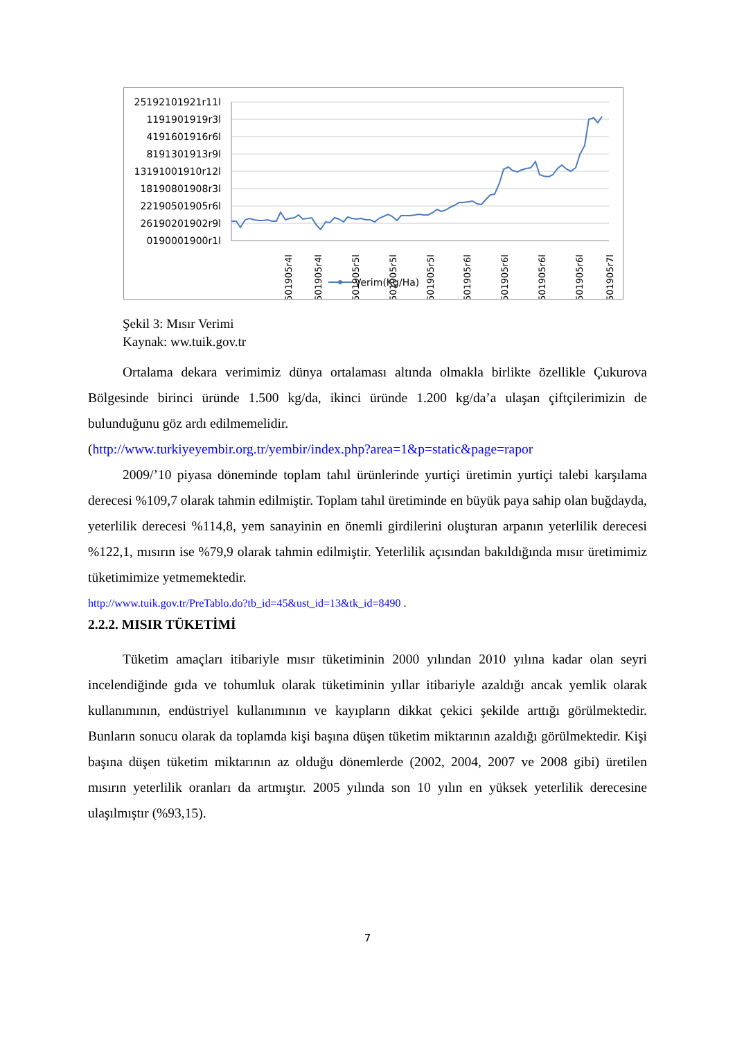25192101921r11l
1191901919r3l
4191601916r6l
8191301913r9l
13191001910r12l
18190801908r3l
22190501905r6l
26190201902r9l
0190001900r1l
501905r4l
501905r4l
501905r5l
501905r5l
501905r5l
501905r6l
501905r6l
501905r6l
501905r6l
501905r7l
Verim(Kg/Ha)
Şekil 3: Mısır Verimi
Kaynak: ww.tuik.gov.tr
Ortalama dekara verimimiz dünya ortalaması altında olmakla birlikte özellikle Çukurova Bölgesinde birinci üründe 1.500 kg/da, ikinci üründe 1.200 kg/da’a ulaşan çiftçilerimizin de bulunduğunu göz ardı edilmemelidir.
(http://www.turkiyeyembir.org.tr/yembir/index.php?area=1&p=static&page=rapor
2009/’10 piyasa döneminde toplam tahıl ürünlerinde yurtiçi üretimin yurtiçi talebi karşılama derecesi %109,7 olarak tahmin edilmiştir. Toplam tahıl üretiminde en büyük paya sahip olan buğdayda, yeterlilik derecesi %114,8, yem sanayinin en önemli girdilerini oluşturan arpanın yeterlilik derecesi %122,1, mısırın ise %79,9 olarak tahmin edilmiştir. Yeterlilik açısından bakıldığında mısır üretimimiz tüketimimize yetmemektedir.
http://www.tuik.gov.tr/PreTablo.do?tb_id=45&ust_id=13&tk_id=8490 .
2.2.2. MISIR TÜKETİMİ
Tüketim amaçları itibariyle mısır tüketiminin 2000 yılından 2010 yılına kadar olan seyri incelendiğinde gıda ve tohumluk olarak tüketiminin yıllar itibariyle azaldığı ancak yemlik olarak kullanımının, endüstriyel kullanımının ve kayıpların dikkat çekici şekilde arttığı görülmektedir. Bunların sonucu olarak da toplamda kişi başına düşen tüketim miktarının azaldığı görülmektedir. Kişi başına düşen tüketim miktarının az olduğu dönemlerde (2002, 2004, 2007 ve 2008 gibi) üretilen mısırın yeterlilik oranları da artmıştır. 2005 yılında son 10 yılın en yüksek yeterlilik derecesine ulaşılmıştır (%93,15).
7